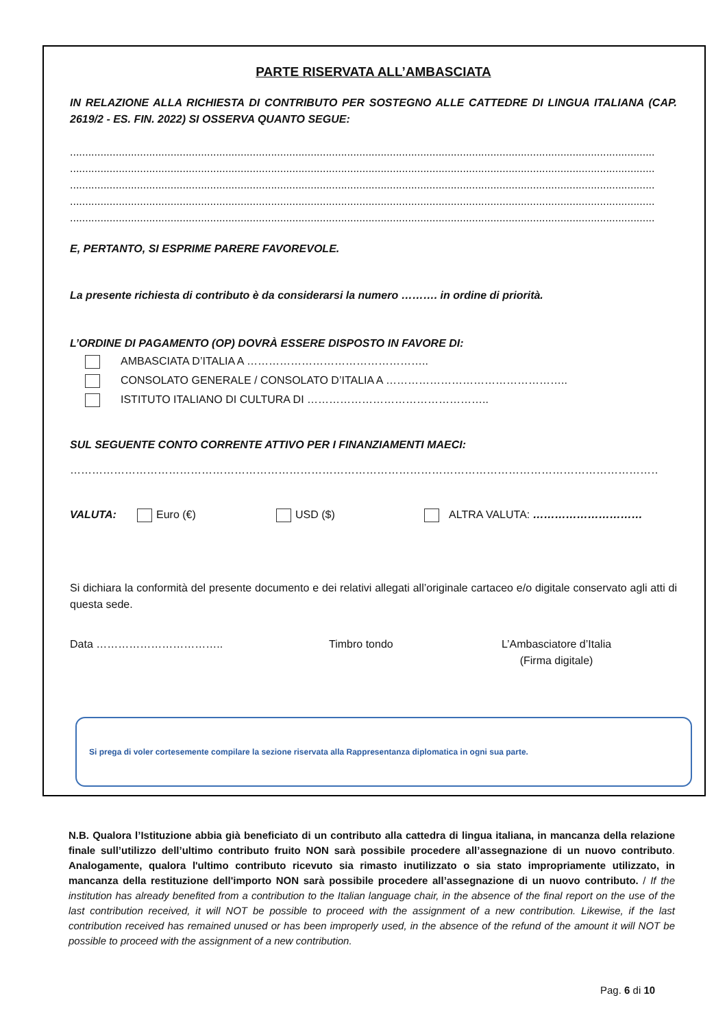PARTE RISERVATA ALL’AMBASCIATA
IN RELAZIONE ALLA RICHIESTA DI CONTRIBUTO PER SOSTEGNO ALLE CATTEDRE DI LINGUA ITALIANA (CAP. 2619/2 - ES. FIN. 2022) SI OSSERVA QUANTO SEGUE:
................................................................................................................................................................................................
................................................................................................................................................................................................
................................................................................................................................................................................................
................................................................................................................................................................................................
................................................................................................................................................................................................
E, PERTANTO, SI ESPRIME PARERE FAVOREVOLE.
La presente richiesta di contributo è da considerarsi la numero ………. in ordine di priorità.
L’ORDINE DI PAGAMENTO (OP) DOVRÀ ESSERE DISPOSTO IN FAVORE DI:
AMBASCIATA D’ITALIA A …………………………………………..
CONSOLATO GENERALE / CONSOLATO D’ITALIA A …………………………………………..
ISTITUTO ITALIANO DI CULTURA DI …………………………………………..
SUL SEGUENTE CONTO CORRENTE ATTIVO PER I FINANZIAMENTI MAECI:
………………………………………………………………………………………………………………………………………………………………….
VALUTA: Euro (€) USD ($) ALTRA VALUTA: …………………………
Si dichiara la conformità del presente documento e dei relativi allegati all’originale cartaceo e/o digitale conservato agli atti di questa sede.
Data …………………………….. Timbro tondo L’Ambasciatore d’Italia
(Firma digitale)
Si prega di voler cortesemente compilare la sezione riservata alla Rappresentanza diplomatica in ogni sua parte.
N.B. Qualora l’Istituzione abbia già beneficiato di un contributo alla cattedra di lingua italiana, in mancanza della relazione finale sull’utilizzo dell’ultimo contributo fruito NON sarà possibile procedere all’assegnazione di un nuovo contributo. Analogamente, qualora l'ultimo contributo ricevuto sia rimasto inutilizzato o sia stato impropriamente utilizzato, in mancanza della restituzione dell'importo NON sarà possibile procedere all’assegnazione di un nuovo contributo. / If the institution has already benefited from a contribution to the Italian language chair, in the absence of the final report on the use of the last contribution received, it will NOT be possible to proceed with the assignment of a new contribution. Likewise, if the last contribution received has remained unused or has been improperly used, in the absence of the refund of the amount it will NOT be possible to proceed with the assignment of a new contribution.
Pag. 6 di 10